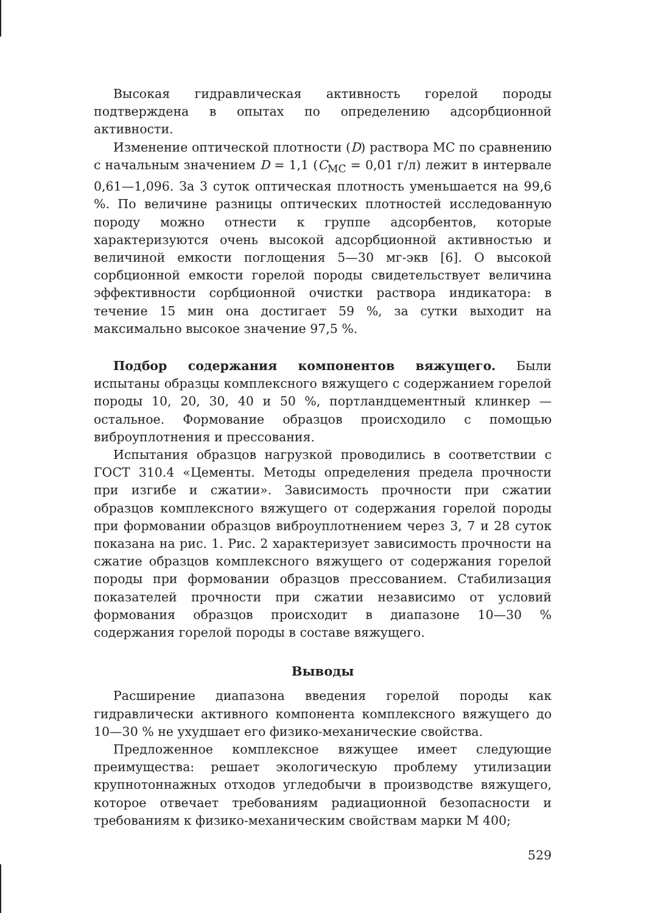Высокая гидравлическая активность горелой породы подтверждена в опытах по определению адсорбционной активности.
Изменение оптической плотности (D) раствора МС по сравнению с начальным значением D = 1,1 (C<sub>МС</sub> = 0,01 г/л) лежит в интервале 0,61—1,096. За 3 суток оптическая плотность уменьшается на 99,6 %. По величине разницы оптических плотностей исследованную породу можно отнести к группе адсорбентов, которые характеризуются очень высокой адсорбционной активностью и величиной емкости поглощения 5—30 мг-экв [6]. О высокой сорбционной емкости горелой породы свидетельствует величина эффективности сорбционной очистки раствора индикатора: в течение 15 мин она достигает 59 %, за сутки выходит на максимально высокое значение 97,5 %.
Подбор содержания компонентов вяжущего. Были испытаны образцы комплексного вяжущего с содержанием горелой породы 10, 20, 30, 40 и 50 %, портландцементный клинкер — остальное. Формование образцов происходило с помощью виброуплотнения и прессования.
Испытания образцов нагрузкой проводились в соответствии с ГОСТ 310.4 «Цементы. Методы определения предела прочности при изгибе и сжатии». Зависимость прочности при сжатии образцов комплексного вяжущего от содержания горелой породы при формовании образцов виброуплотнением через 3, 7 и 28 суток показана на рис. 1. Рис. 2 характеризует зависимость прочности на сжатие образцов комплексного вяжущего от содержания горелой породы при формовании образцов прессованием. Стабилизация показателей прочности при сжатии независимо от условий формования образцов происходит в диапазоне 10—30 % содержания горелой породы в составе вяжущего.
Выводы
Расширение диапазона введения горелой породы как гидравлически активного компонента комплексного вяжущего до 10—30 % не ухудшает его физико-механические свойства.
Предложенное комплексное вяжущее имеет следующие преимущества: решает экологическую проблему утилизации крупнотоннажных отходов угледобычи в производстве вяжущего, которое отвечает требованиям радиационной безопасности и требованиям к физико-механическим свойствам марки М 400;
529